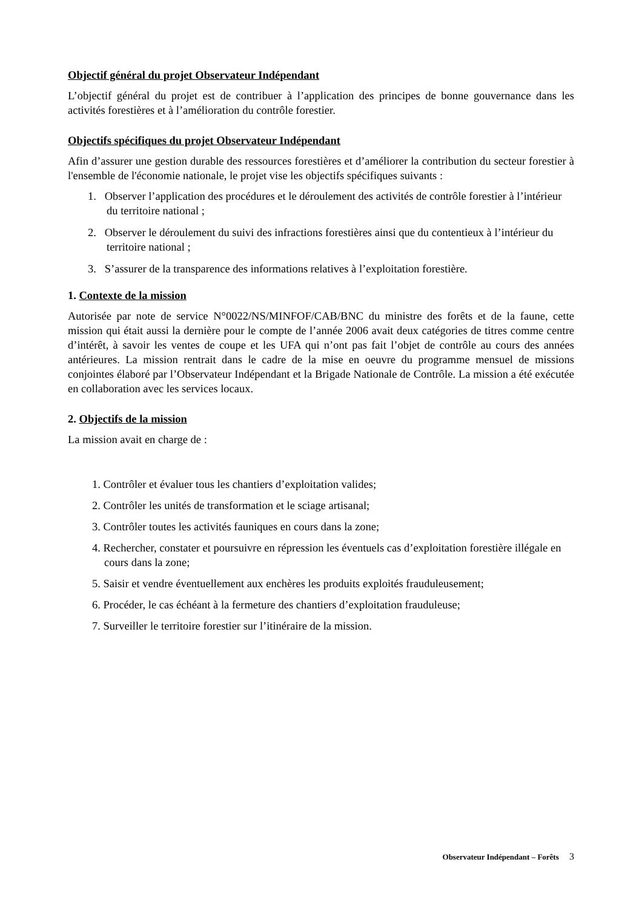Objectif général du projet Observateur Indépendant
L’objectif général du projet est de contribuer à l’application des principes de bonne gouvernance dans les activités forestières et à l’amélioration du contrôle forestier.
Objectifs spécifiques du projet Observateur Indépendant
Afin d’assurer une gestion durable des ressources forestières et d’améliorer la contribution du secteur forestier à l'ensemble de l'économie nationale, le projet vise les objectifs spécifiques suivants :
1. Observer l’application des procédures et le déroulement des activités de contrôle forestier à l’intérieur du territoire national ;
2. Observer le déroulement du suivi des infractions forestières ainsi que du contentieux à l’intérieur du territoire national ;
3. S’assurer de la transparence des informations relatives à l’exploitation forestière.
1. Contexte de la mission
Autorisée par note de service N°0022/NS/MINFOF/CAB/BNC du ministre des forêts et de la faune, cette mission qui était aussi la dernière pour le compte de l’année 2006 avait deux catégories de titres comme centre d’intérêt, à savoir les ventes de coupe et les UFA qui n’ont pas fait l’objet de contrôle au cours des années antérieures. La mission rentrait dans le cadre de la mise en oeuvre du programme mensuel de missions conjointes élaboré par l’Observateur Indépendant et la Brigade Nationale de Contrôle. La mission a été exécutée en collaboration avec les services locaux.
2. Objectifs de la mission
La mission avait en charge de :
1. Contrôler et évaluer tous les chantiers d’exploitation valides;
2. Contrôler les unités de transformation et le sciage artisanal;
3. Contrôler toutes les activités fauniques en cours dans la zone;
4. Rechercher, constater et poursuivre en répression les éventuels cas d’exploitation forestière illégale en cours dans la zone;
5. Saisir et vendre éventuellement aux enchères les produits exploités frauduleusement;
6. Procéder, le cas échéant à la fermeture des chantiers d’exploitation frauduleuse;
7. Surveiller le territoire forestier sur l’itinéraire de la mission.
Observateur Indépendant – Forêts 3